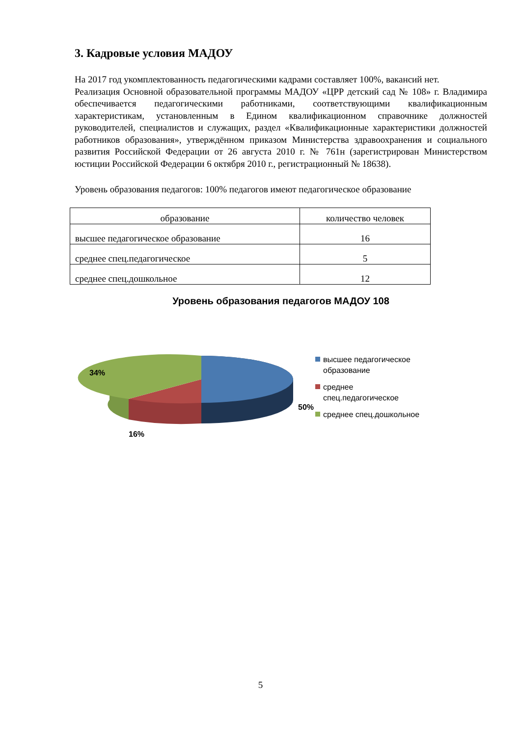3. Кадровые условия МАДОУ
На 2017 год укомплектованность педагогическими кадрами составляет 100%, вакансий нет.
Реализация Основной образовательной программы МАДОУ «ЦРР детский сад № 108» г. Владимира обеспечивается педагогическими работниками, соответствующими квалификационным характеристикам, установленным в Едином квалификационном справочнике должностей руководителей, специалистов и служащих, раздел «Квалификационные характеристики должностей работников образования», утверждённом приказом Министерства здравоохранения и социального развития Российской Федерации от 26 августа 2010 г. № 761н (зарегистрирован Министерством юстиции Российской Федерации 6 октября 2010 г., регистрационный № 18638).
Уровень образования педагогов: 100% педагогов имеют педагогическое образование
| образование | количество человек |
| высшее педагогическое образование | 16 |
| среднее спец.педагогическое | 5 |
| среднее спец.дошкольное | 12 |
Уровень образования педагогов МАДОУ 108
34%
50%
16%
высшее педагогическое
образование
среднее
спец.педагогическое
среднее спец.дошкольное
5